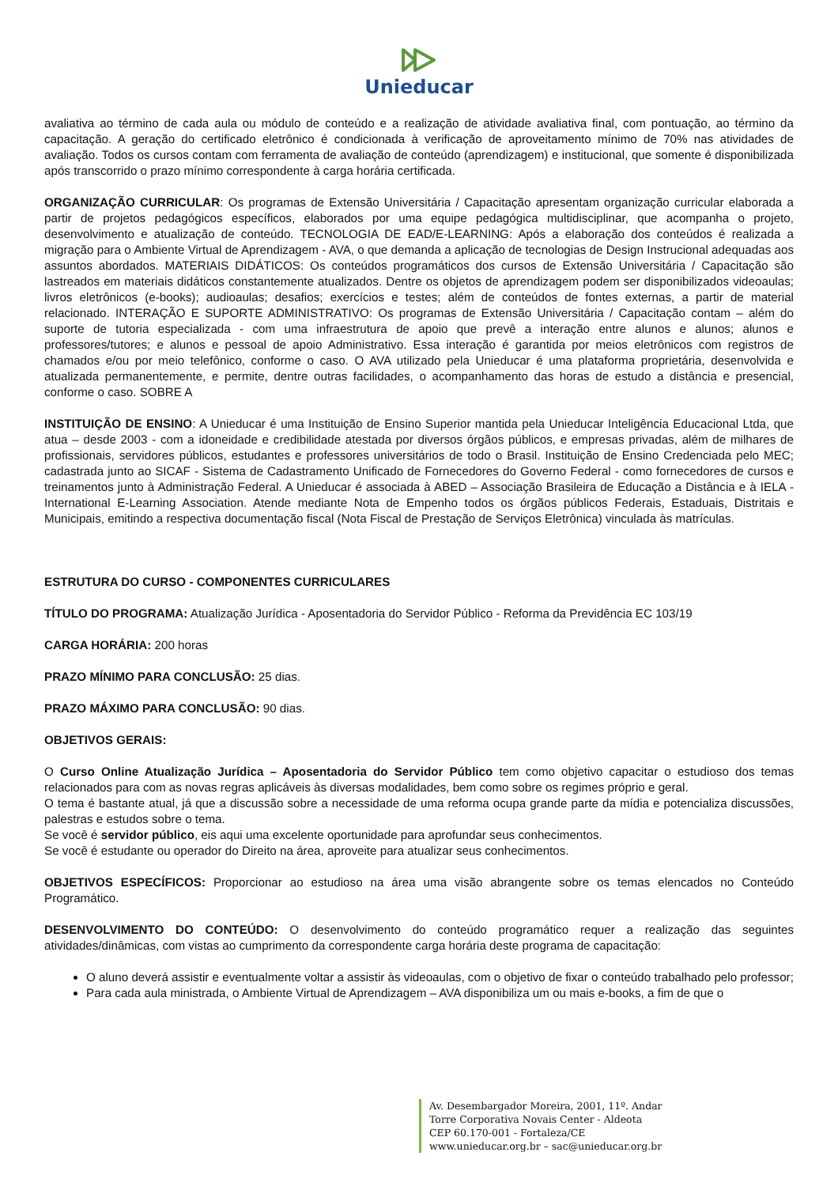Unieducar
avaliativa ao término de cada aula ou módulo de conteúdo e a realização de atividade avaliativa final, com pontuação, ao término da capacitação. A geração do certificado eletrônico é condicionada à verificação de aproveitamento mínimo de 70% nas atividades de avaliação. Todos os cursos contam com ferramenta de avaliação de conteúdo (aprendizagem) e institucional, que somente é disponibilizada após transcorrido o prazo mínimo correspondente à carga horária certificada.
ORGANIZAÇÃO CURRICULAR: Os programas de Extensão Universitária / Capacitação apresentam organização curricular elaborada a partir de projetos pedagógicos específicos, elaborados por uma equipe pedagógica multidisciplinar, que acompanha o projeto, desenvolvimento e atualização de conteúdo. TECNOLOGIA DE EAD/E-LEARNING: Após a elaboração dos conteúdos é realizada a migração para o Ambiente Virtual de Aprendizagem - AVA, o que demanda a aplicação de tecnologias de Design Instrucional adequadas aos assuntos abordados. MATERIAIS DIDÁTICOS: Os conteúdos programáticos dos cursos de Extensão Universitária / Capacitação são lastreados em materiais didáticos constantemente atualizados. Dentre os objetos de aprendizagem podem ser disponibilizados videoaulas; livros eletrônicos (e-books); audioaulas; desafios; exercícios e testes; além de conteúdos de fontes externas, a partir de material relacionado. INTERAÇÃO E SUPORTE ADMINISTRATIVO: Os programas de Extensão Universitária / Capacitação contam – além do suporte de tutoria especializada - com uma infraestrutura de apoio que prevê a interação entre alunos e alunos; alunos e professores/tutores; e alunos e pessoal de apoio Administrativo. Essa interação é garantida por meios eletrônicos com registros de chamados e/ou por meio telefônico, conforme o caso. O AVA utilizado pela Unieducar é uma plataforma proprietária, desenvolvida e atualizada permanentemente, e permite, dentre outras facilidades, o acompanhamento das horas de estudo a distância e presencial, conforme o caso. SOBRE A
INSTITUIÇÃO DE ENSINO: A Unieducar é uma Instituição de Ensino Superior mantida pela Unieducar Inteligência Educacional Ltda, que atua – desde 2003 - com a idoneidade e credibilidade atestada por diversos órgãos públicos, e empresas privadas, além de milhares de profissionais, servidores públicos, estudantes e professores universitários de todo o Brasil. Instituição de Ensino Credenciada pelo MEC; cadastrada junto ao SICAF - Sistema de Cadastramento Unificado de Fornecedores do Governo Federal - como fornecedores de cursos e treinamentos junto à Administração Federal. A Unieducar é associada à ABED – Associação Brasileira de Educação a Distância e à IELA - International E-Learning Association. Atende mediante Nota de Empenho todos os órgãos públicos Federais, Estaduais, Distritais e Municipais, emitindo a respectiva documentação fiscal (Nota Fiscal de Prestação de Serviços Eletrônica) vinculada às matrículas.
ESTRUTURA DO CURSO - COMPONENTES CURRICULARES
TÍTULO DO PROGRAMA: Atualização Jurídica - Aposentadoria do Servidor Público - Reforma da Previdência EC 103/19
CARGA HORÁRIA: 200 horas
PRAZO MÍNIMO PARA CONCLUSÃO: 25 dias.
PRAZO MÁXIMO PARA CONCLUSÃO: 90 dias.
OBJETIVOS GERAIS:
O Curso Online Atualização Jurídica – Aposentadoria do Servidor Público tem como objetivo capacitar o estudioso dos temas relacionados para com as novas regras aplicáveis às diversas modalidades, bem como sobre os regimes próprio e geral.
O tema é bastante atual, já que a discussão sobre a necessidade de uma reforma ocupa grande parte da mídia e potencializa discussões, palestras e estudos sobre o tema.
Se você é servidor público, eis aqui uma excelente oportunidade para aprofundar seus conhecimentos.
Se você é estudante ou operador do Direito na área, aproveite para atualizar seus conhecimentos.
OBJETIVOS ESPECÍFICOS: Proporcionar ao estudioso na área uma visão abrangente sobre os temas elencados no Conteúdo Programático.
DESENVOLVIMENTO DO CONTEÚDO: O desenvolvimento do conteúdo programático requer a realização das seguintes atividades/dinâmicas, com vistas ao cumprimento da correspondente carga horária deste programa de capacitação:
O aluno deverá assistir e eventualmente voltar a assistir às videoaulas, com o objetivo de fixar o conteúdo trabalhado pelo professor;
Para cada aula ministrada, o Ambiente Virtual de Aprendizagem – AVA disponibiliza um ou mais e-books, a fim de que o
Av. Desembargador Moreira, 2001, 11º. Andar
Torre Corporativa Novais Center - Aldeota
CEP 60.170-001 - Fortaleza/CE
www.unieducar.org.br – sac@unieducar.org.br